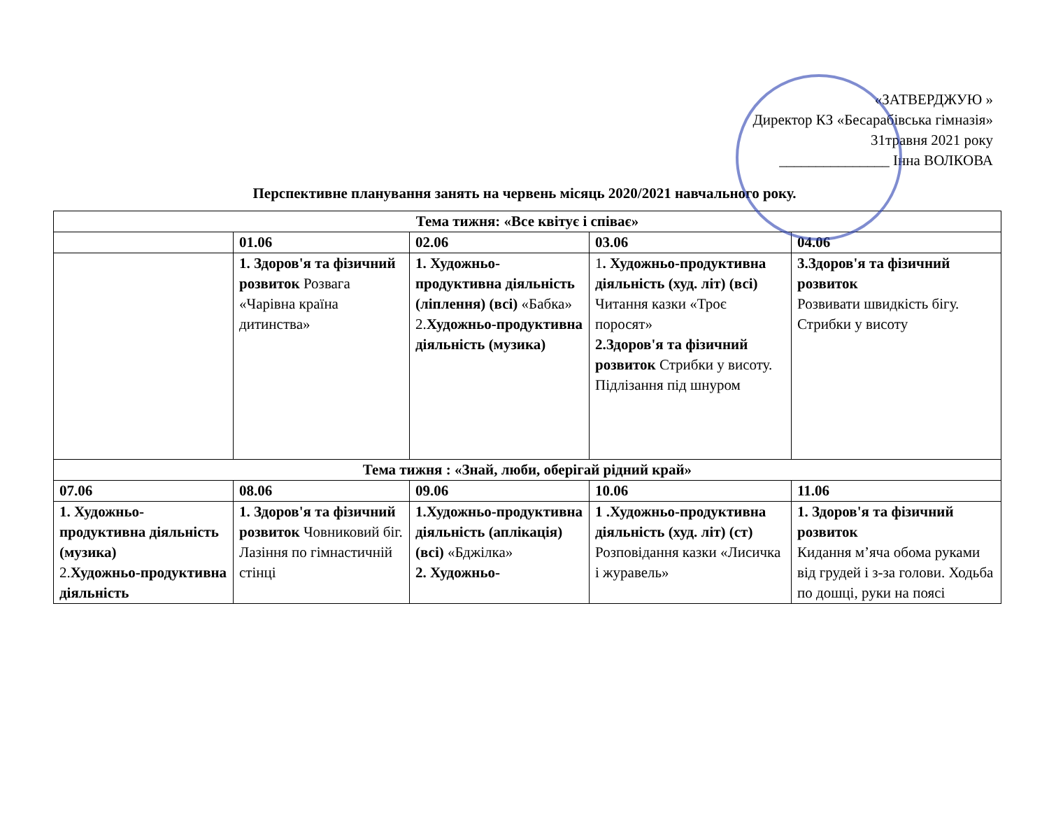«ЗАТВЕРДЖУЮ »
Директор КЗ «Бесарабівська гімназія»
31травня 2021 року
_______________ Інна ВОЛКОВА
Перспективне планування занять на червень місяць 2020/2021 навчального року.
| Тема тижня: «Все квітує і співає» | | | | |
| --- | --- | --- | --- | --- |
| | 01.06 | 02.06 | 03.06 | 04.06 |
| | 1. Здоров'я та фізичний розвиток Розвага «Чарівна країна дитинства» | 1. Художньо-продуктивна діяльність (ліплення) (всі) «Бабка» 2. Художньо-продуктивна діяльність (музика) | 1 . Художньо-продуктивна діяльність (худ. літ) (всі) Читання казки «Троє поросят» 2.Здоров'я та фізичний розвиток Стрибки у висоту. Підлізання під шнуром | 3.Здоров'я та фізичний розвиток Розвивати швидкість бігу. Стрибки у висоту |
| Тема тижня : «Знай, люби, оберігай рідний край» | | | | |
| 07.06 | 08.06 | 09.06 | 10.06 | 11.06 |
| 1. Художньо-продуктивна діяльність (музика) 2. Художньо-продуктивна діяльність | 1. Здоров'я та фізичний розвиток Човниковий біг. Лазіння по гімнастичній стінці | 1.Художньо-продуктивна діяльність (аплікація) (всі) «Бджілка» 2. Художньо- | 1 .Художньо-продуктивна діяльність (худ. літ) (ст) Розповідання казки «Лисичка і журавель» | 1. Здоров'я та фізичний розвиток Кидання м’яча обома руками від грудей і з-за голови. Ходьба по дошці, руки на поясі |